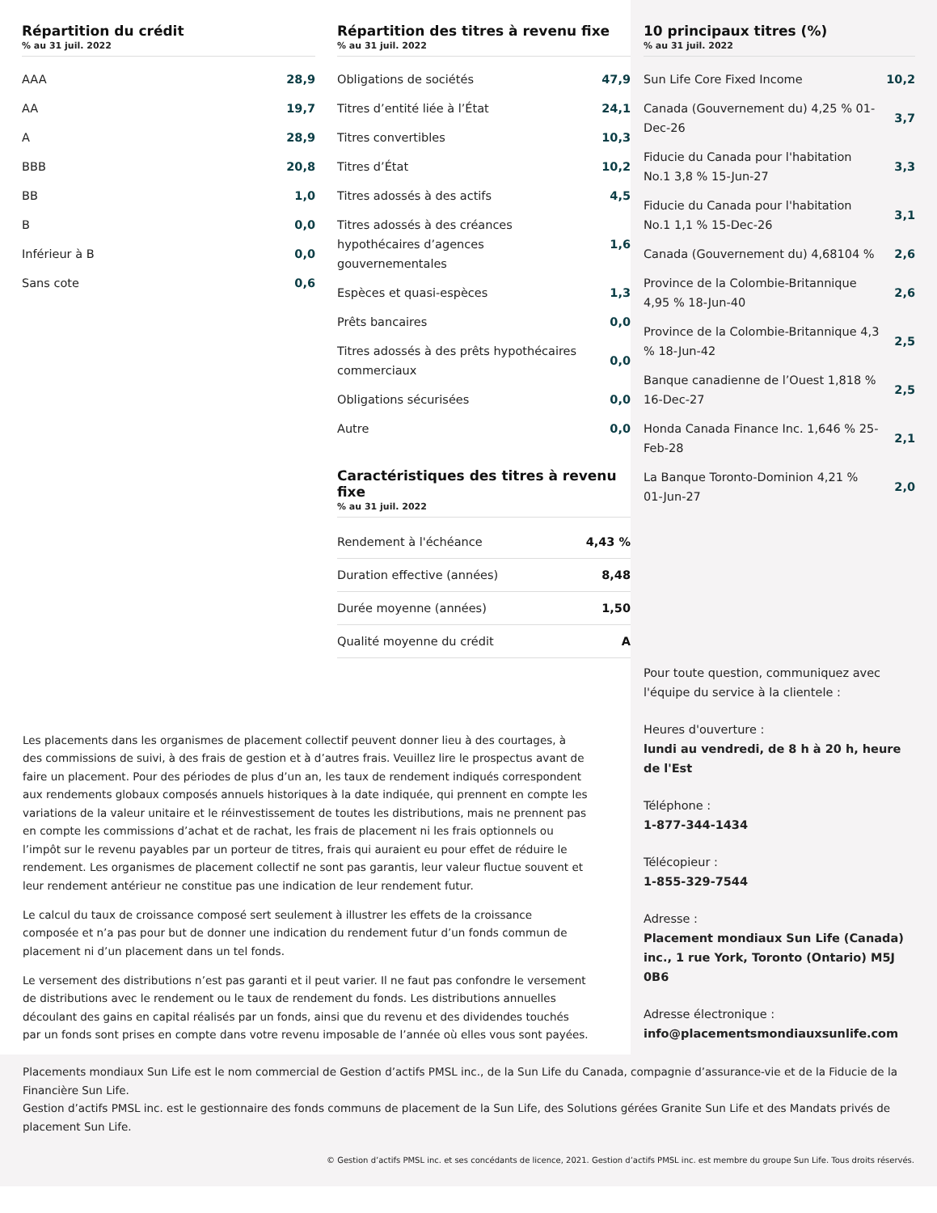Répartition du crédit
% au 31 juil. 2022
| AAA | 28,9 |
| AA | 19,7 |
| A | 28,9 |
| BBB | 20,8 |
| BB | 1,0 |
| B | 0,0 |
| Inférieur à B | 0,0 |
| Sans cote | 0,6 |
Répartition des titres à revenu fixe
% au 31 juil. 2022
| Obligations de sociétés | 47,9 |
| Titres d’entité liée à l’État | 24,1 |
| Titres convertibles | 10,3 |
| Titres d’État | 10,2 |
| Titres adossés à des actifs | 4,5 |
| Titres adossés à des créances hypothécaires d’agences gouvernementales | 1,6 |
| Espèces et quasi-espèces | 1,3 |
| Prêts bancaires | 0,0 |
| Titres adossés à des prêts hypothécaires commerciaux | 0,0 |
| Obligations sécurisées | 0,0 |
| Autre | 0,0 |
Caractéristiques des titres à revenu fixe
% au 31 juil. 2022
| Rendement à l'échéance | 4,43 % |
| Duration effective (années) | 8,48 |
| Durée moyenne (années) | 1,50 |
| Qualité moyenne du crédit | A |
10 principaux titres (%)
% au 31 juil. 2022
| Sun Life Core Fixed Income | 10,2 |
| Canada (Gouvernement du) 4,25 % 01-Dec-26 | 3,7 |
| Fiducie du Canada pour l'habitation No.1 3,8 % 15-Jun-27 | 3,3 |
| Fiducie du Canada pour l'habitation No.1 1,1 % 15-Dec-26 | 3,1 |
| Canada (Gouvernement du) 4,68104 % | 2,6 |
| Province de la Colombie-Britannique 4,95 % 18-Jun-40 | 2,6 |
| Province de la Colombie-Britannique 4,3 % 18-Jun-42 | 2,5 |
| Banque canadienne de l’Ouest 1,818 % 16-Dec-27 | 2,5 |
| Honda Canada Finance Inc. 1,646 % 25-Feb-28 | 2,1 |
| La Banque Toronto-Dominion 4,21 % 01-Jun-27 | 2,0 |
Pour toute question, communiquez avec l'équipe du service à la clientele :
Heures d'ouverture :
lundi au vendredi, de 8 h à 20 h, heure de l'Est
Téléphone :
1-877-344-1434
Télécopieur :
1-855-329-7544
Adresse :
Placement mondiaux Sun Life (Canada) inc., 1 rue York, Toronto (Ontario) M5J 0B6
Adresse électronique :
info@placementsmondiauxsunlife.com
Les placements dans les organismes de placement collectif peuvent donner lieu à des courtages, à des commissions de suivi, à des frais de gestion et à d’autres frais. Veuillez lire le prospectus avant de faire un placement. Pour des périodes de plus d’un an, les taux de rendement indiqués correspondent aux rendements globaux composés annuels historiques à la date indiquée, qui prennent en compte les variations de la valeur unitaire et le réinvestissement de toutes les distributions, mais ne prennent pas en compte les commissions d’achat et de rachat, les frais de placement ni les frais optionnels ou l’impôt sur le revenu payables par un porteur de titres, frais qui auraient eu pour effet de réduire le rendement. Les organismes de placement collectif ne sont pas garantis, leur valeur fluctue souvent et leur rendement antérieur ne constitue pas une indication de leur rendement futur.
Le calcul du taux de croissance composé sert seulement à illustrer les effets de la croissance composée et n’a pas pour but de donner une indication du rendement futur d’un fonds commun de placement ni d’un placement dans un tel fonds.
Le versement des distributions n’est pas garanti et il peut varier. Il ne faut pas confondre le versement de distributions avec le rendement ou le taux de rendement du fonds. Les distributions annuelles découlant des gains en capital réalisés par un fonds, ainsi que du revenu et des dividendes touchés par un fonds sont prises en compte dans votre revenu imposable de l’année où elles vous sont payées.
Placements mondiaux Sun Life est le nom commercial de Gestion d’actifs PMSL inc., de la Sun Life du Canada, compagnie d’assurance-vie et de la Fiducie de la Financière Sun Life.
Gestion d’actifs PMSL inc. est le gestionnaire des fonds communs de placement de la Sun Life, des Solutions gérées Granite Sun Life et des Mandats privés de placement Sun Life.
© Gestion d’actifs PMSL inc. et ses concédants de licence, 2021. Gestion d’actifs PMSL inc. est membre du groupe Sun Life. Tous droits réservés.